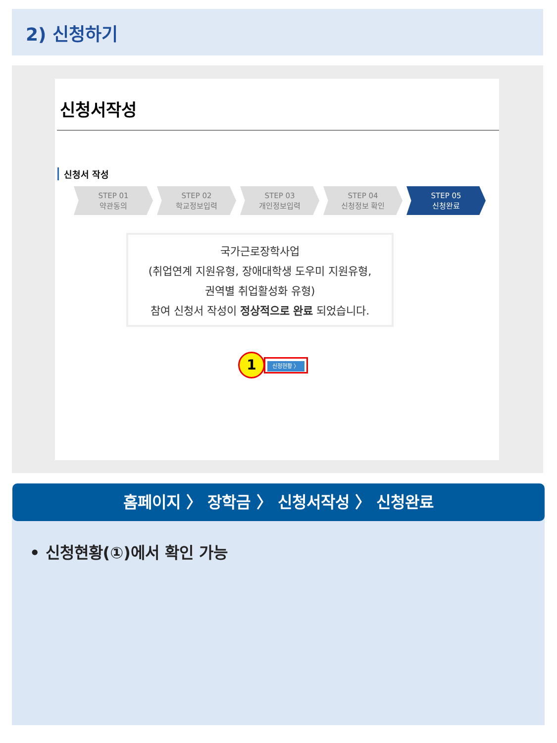2) 신청하기
신청서작성
신청서 작성
STEP 01
약관동의
STEP 02
학교정보입력
STEP 03
개인정보입력
STEP 04
신청정보 확인
STEP 05
신청완료
국가근로장학사업
(취업연계 지원유형, 장애대학생 도우미 지원유형,
권역별 취업활성화 유형)
참여 신청서 작성이 정상적으로 완료 되었습니다.
1
신청현황 〉
홈페이지 〉 장학금 〉 신청서작성 〉 신청완료
• 신청현황(①)에서 확인 가능